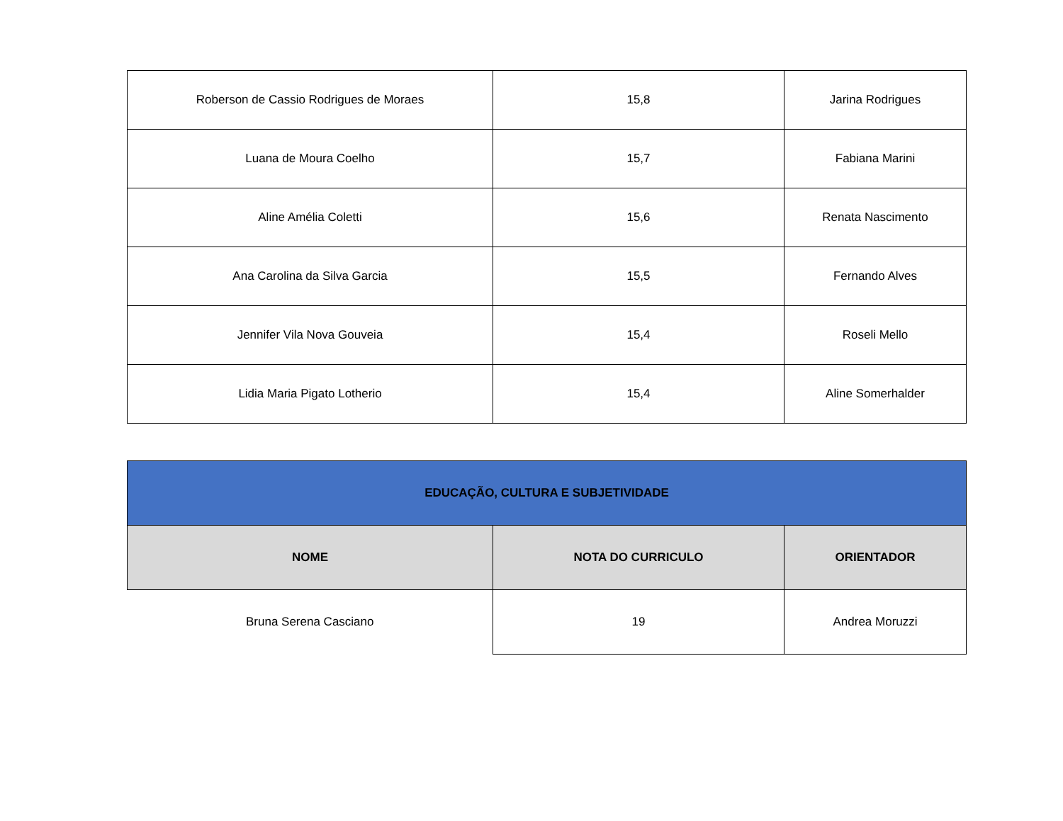| Roberson de Cassio Rodrigues de Moraes | 15,8 | Jarina Rodrigues |
| Luana de Moura Coelho | 15,7 | Fabiana Marini |
| Aline Amélia Coletti | 15,6 | Renata Nascimento |
| Ana Carolina da Silva Garcia | 15,5 | Fernando Alves |
| Jennifer Vila Nova Gouveia | 15,4 | Roseli Mello |
| Lidia Maria Pigato Lotherio | 15,4 | Aline Somerhalder |
| EDUCAÇÃO, CULTURA E SUBJETIVIDADE | | |
| --- | --- | --- |
| NOME | NOTA DO CURRICULO | ORIENTADOR |
| Bruna Serena Casciano | 19 | Andrea Moruzzi |